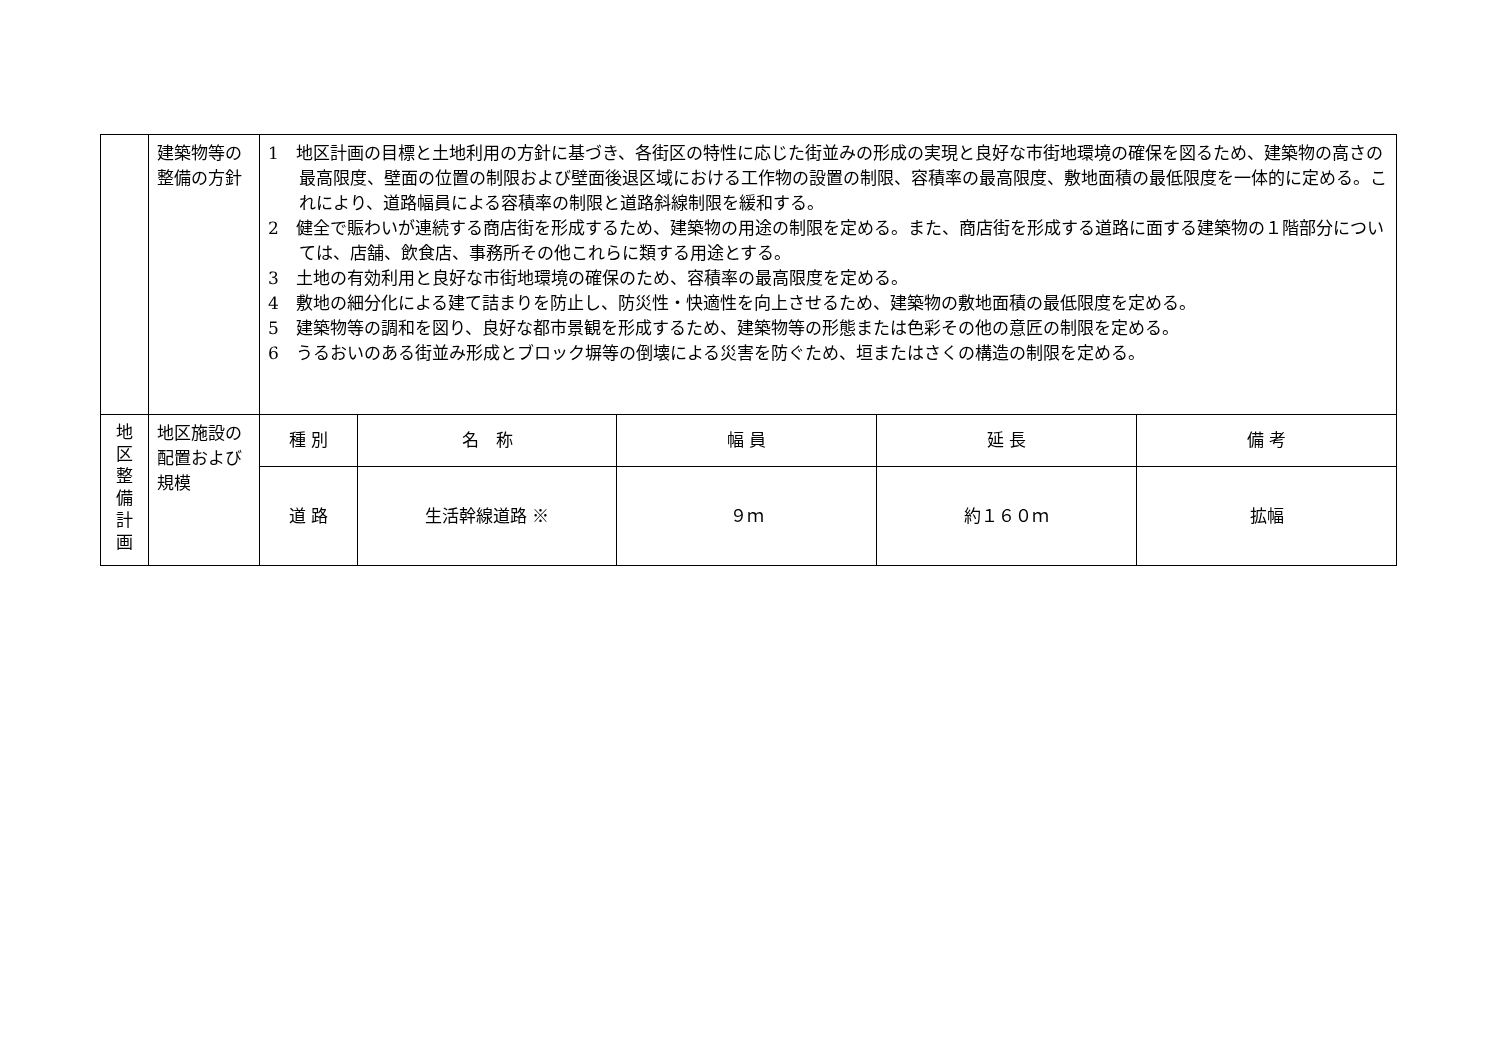| | 建築物等の整備の方針 | 1 地区計画の目標と土地利用の方針に基づき、各街区の特性に応じた街並みの形成の実現と良好な市街地環境の確保を図るため、建築物の高さの最高限度、壁面の位置の制限および壁面後退区域における工作物の設置の制限、容積率の最高限度、敷地面積の最低限度を一体的に定める。これにより、道路幅員による容積率の制限と道路斜線制限を緩和する。 2 健全で賑わいが連続する商店街を形成するため、建築物の用途の制限を定める。また、商店街を形成する道路に面する建築物の１階部分については、店舗、飲食店、事務所その他これらに類する用途とする。 3 土地の有効利用と良好な市街地環境の確保のため、容積率の最高限度を定める。 4 敷地の細分化による建て詰まりを防止し、防災性・快適性を向上させるため、建築物の敷地面積の最低限度を定める。 5 建築物等の調和を図り、良好な都市景観を形成するため、建築物等の形態または色彩その他の意匠の制限を定める。 6 うるおいのある街並み形成とブロック塀等の倒壊による災害を防ぐため、垣またはさくの構造の制限を定める。 | | | | |
| 地 区 整 備 計 画 | 地区施設の配置および規模 | 種 別 | 名 称 | 幅 員 | 延 長 | 備 考 |
| | | 道 路 | 生活幹線道路 ※ | ９ｍ | 約１６０ｍ | 拡幅 |